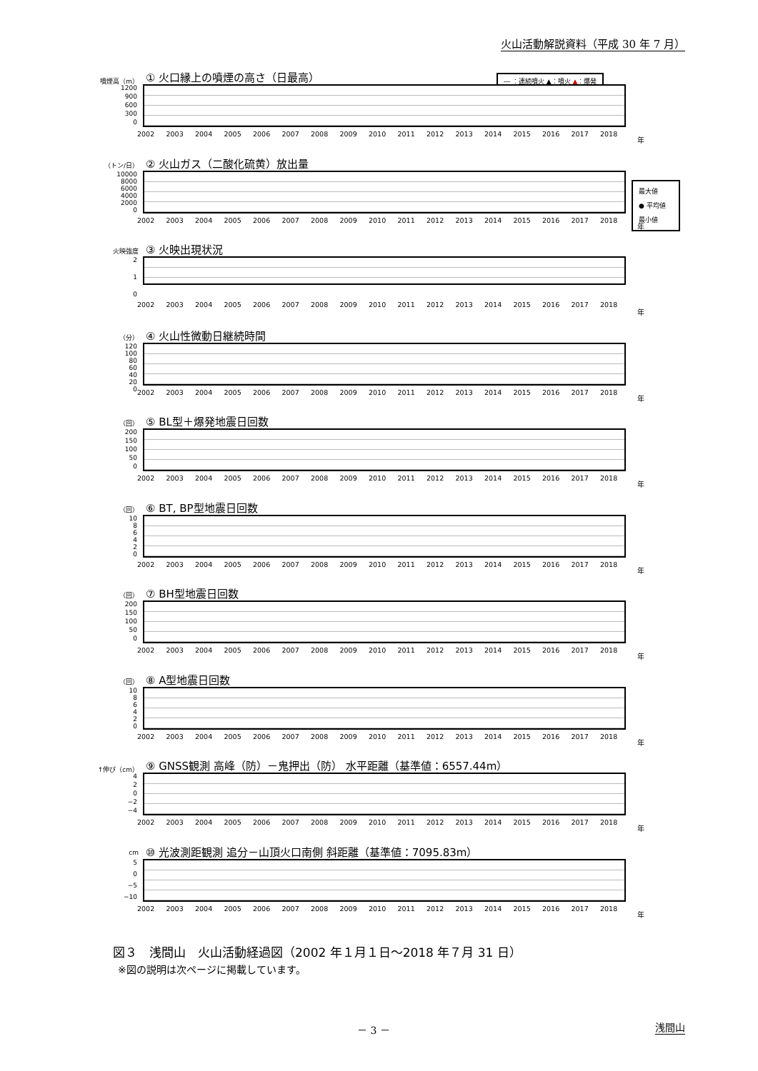火山活動解説資料（平成 30 年 7 月）
― ：連続噴火 ▲：噴火 ▲：爆発
最大値
● 平均値
最小値
噴煙高（m）
① 火口縁上の噴煙の高さ（日最高）
1200
900
600
300
0
2002 2003 2004 2005 2006 2007 2008 2009 2010 2011 2012 2013 2014 2015 2016 2017 2018
年
（トン/日）
② 火山ガス（二酸化硫黄）放出量
10000
8000
6000
4000
2000
0
2002 2003 2004 2005 2006 2007 2008 2009 2010 2011 2012 2013 2014 2015 2016 2017 2018
年
火映強度
③ 火映出現状況
2
1
0
2002 2003 2004 2005 2006 2007 2008 2009 2010 2011 2012 2013 2014 2015 2016 2017 2018
年
（分）
④ 火山性微動日継続時間
120
100
80
60
40
20
0
2002 2003 2004 2005 2006 2007 2008 2009 2010 2011 2012 2013 2014 2015 2016 2017 2018
年
（回）
⑤ BL型＋爆発地震日回数
200
150
100
50
0
2002 2003 2004 2005 2006 2007 2008 2009 2010 2011 2012 2013 2014 2015 2016 2017 2018
年
（回）
⑥ BT, BP型地震日回数
10
86420
2002 2003 2004 2005 2006 2007 2008 2009 2010 2011 2012 2013 2014 2015 2016 2017 2018
年
（回）
⑦ BH型地震日回数
200
150
100
50
0
2002 2003 2004 2005 2006 2007 2008 2009 2010 2011 2012 2013 2014 2015 2016 2017 2018
年
（回）
⑧ A型地震日回数
10
86420
2002 2003 2004 2005 2006 2007 2008 2009 2010 2011 2012 2013 2014 2015 2016 2017 2018
年
↑伸び（cm）
⑨ GNSS観測 高峰（防）－鬼押出（防） 水平距離（基準値：6557.44m）
4
2
0
−2
−4
2002 2003 2004 2005 2006 2007 2008 2009 2010 2011 2012 2013 2014 2015 2016 2017 2018
年
cm
⑩ 光波測距観測 追分－山頂火口南側 斜距離（基準値：7095.83m）
5
0
−5
−10
2002 2003 2004 2005 2006 2007 2008 2009 2010 2011 2012 2013 2014 2015 2016 2017 2018
年
図３　浅間山　火山活動経過図（2002 年１月１日～2018 年７月 31 日）
※図の説明は次ページに掲載しています。
－ 3 － 浅間山